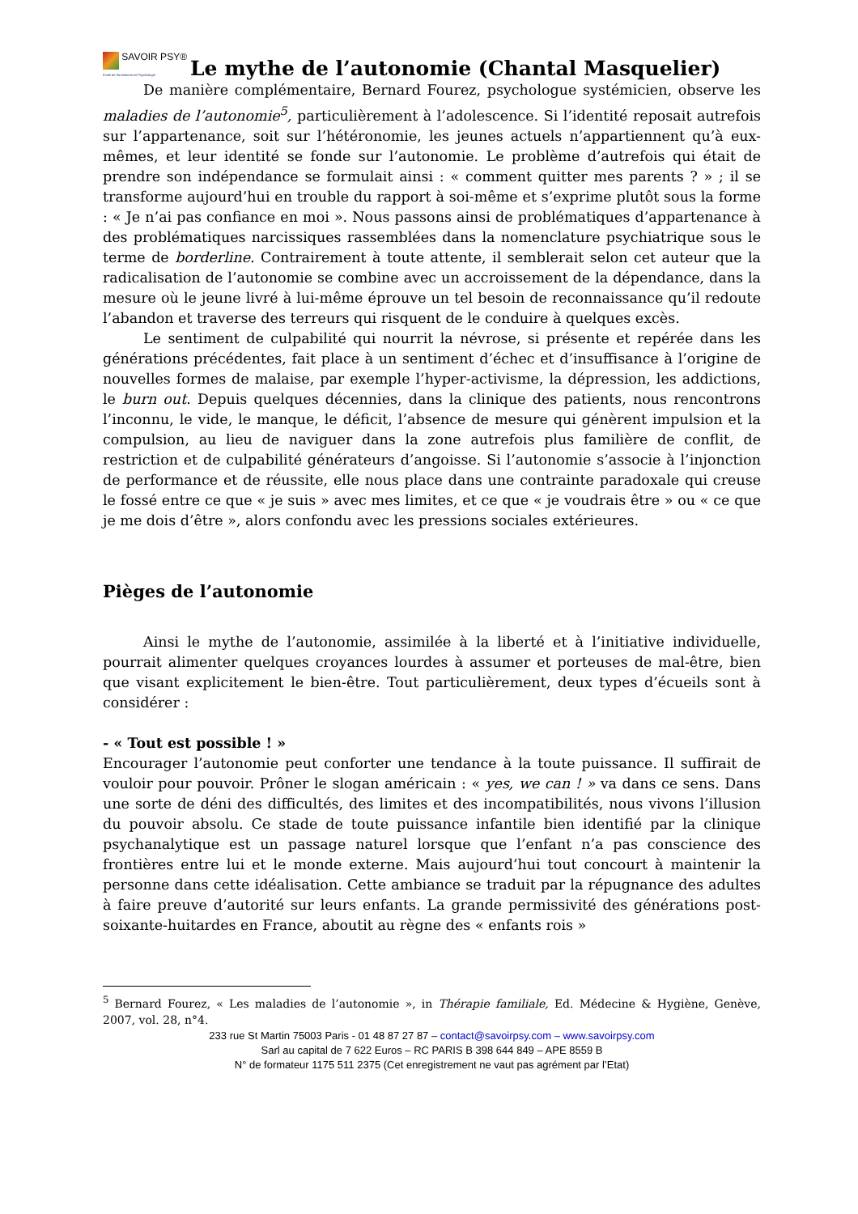SAVOIR PSY®
École de Formations en Psychologie
Le mythe de l’autonomie (Chantal Masquelier)
De manière complémentaire, Bernard Fourez, psychologue systémicien, observe les maladies de l’autonomie<sup>5</sup>, particulièrement à l’adolescence. Si l’identité reposait autrefois sur l’appartenance, soit sur l’hétéronomie, les jeunes actuels n’appartiennent qu’à eux-mêmes, et leur identité se fonde sur l’autonomie. Le problème d’autrefois qui était de prendre son indépendance se formulait ainsi : « comment quitter mes parents ? » ; il se transforme aujourd’hui en trouble du rapport à soi-même et s’exprime plutôt sous la forme : « Je n’ai pas confiance en moi ». Nous passons ainsi de problématiques d’appartenance à des problématiques narcissiques rassemblées dans la nomenclature psychiatrique sous le terme de borderline. Contrairement à toute attente, il semblerait selon cet auteur que la radicalisation de l’autonomie se combine avec un accroissement de la dépendance, dans la mesure où le jeune livré à lui-même éprouve un tel besoin de reconnaissance qu’il redoute l’abandon et traverse des terreurs qui risquent de le conduire à quelques excès.
Le sentiment de culpabilité qui nourrit la névrose, si présente et repérée dans les générations précédentes, fait place à un sentiment d’échec et d’insuffisance à l’origine de nouvelles formes de malaise, par exemple l’hyper-activisme, la dépression, les addictions, le burn out. Depuis quelques décennies, dans la clinique des patients, nous rencontrons l’inconnu, le vide, le manque, le déficit, l’absence de mesure qui génèrent impulsion et la compulsion, au lieu de naviguer dans la zone autrefois plus familière de conflit, de restriction et de culpabilité générateurs d’angoisse. Si l’autonomie s’associe à l’injonction de performance et de réussite, elle nous place dans une contrainte paradoxale qui creuse le fossé entre ce que « je suis » avec mes limites, et ce que « je voudrais être » ou « ce que je me dois d’être », alors confondu avec les pressions sociales extérieures.
Pièges de l’autonomie
Ainsi le mythe de l’autonomie, assimilée à la liberté et à l’initiative individuelle, pourrait alimenter quelques croyances lourdes à assumer et porteuses de mal-être, bien que visant explicitement le bien-être. Tout particulièrement, deux types d’écueils sont à considérer :
- « Tout est possible ! »
Encourager l’autonomie peut conforter une tendance à la toute puissance. Il suffirait de vouloir pour pouvoir. Prôner le slogan américain : « yes, we can ! » va dans ce sens. Dans une sorte de déni des difficultés, des limites et des incompatibilités, nous vivons l’illusion du pouvoir absolu. Ce stade de toute puissance infantile bien identifié par la clinique psychanalytique est un passage naturel lorsque que l’enfant n’a pas conscience des frontières entre lui et le monde externe. Mais aujourd’hui tout concourt à maintenir la personne dans cette idéalisation. Cette ambiance se traduit par la répugnance des adultes à faire preuve d’autorité sur leurs enfants. La grande permissivité des générations post-soixante-huitardes en France, aboutit au règne des « enfants rois »
<sup>5</sup> Bernard Fourez, « Les maladies de l’autonomie », in Thérapie familiale, Ed. Médecine & Hygiène, Genève, 2007, vol. 28, n°4.
233 rue St Martin 75003 Paris - 01 48 87 27 87 – contact@savoirpsy.com – www.savoirpsy.com
Sarl au capital de 7 622 Euros – RC PARIS B 398 644 849 – APE 8559 B
N° de formateur 1175 511 2375 (Cet enregistrement ne vaut pas agrément par l’Etat)